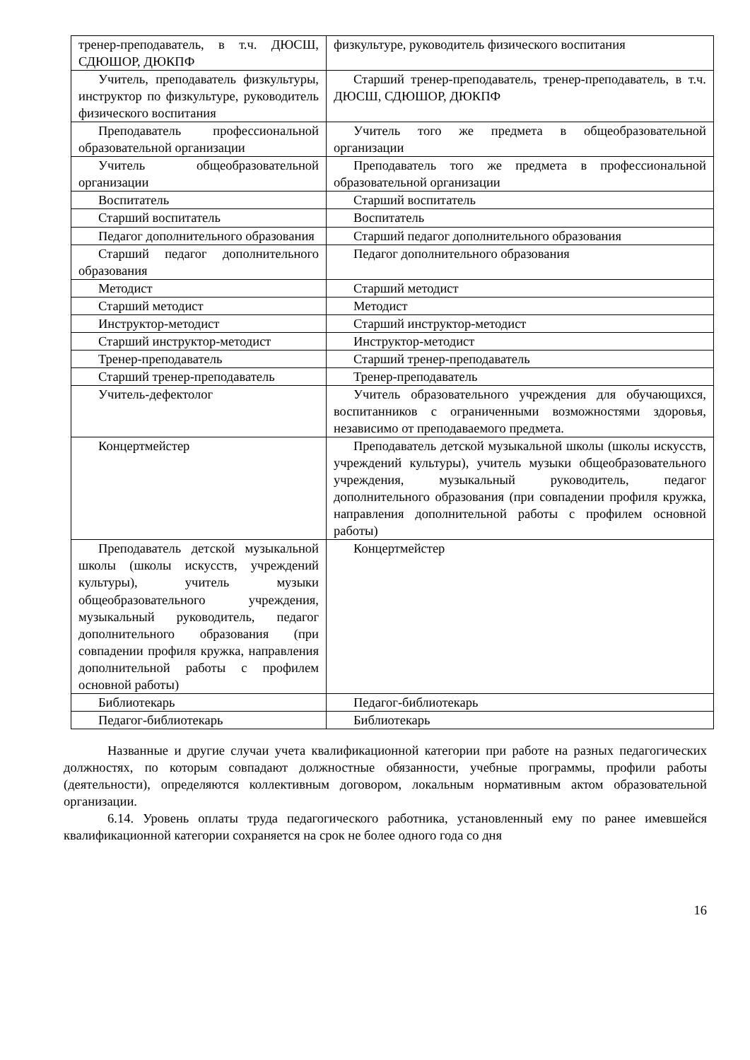| тренер-преподаватель, в т.ч. ДЮСШ, СДЮШОР, ДЮКПФ | физкультуре, руководитель физического воспитания |
| Учитель, преподаватель физкультуры, инструктор по физкультуре, руководитель физического воспитания | Старший тренер-преподаватель, тренер-преподаватель, в т.ч. ДЮСШ, СДЮШОР, ДЮКПФ |
| Преподаватель профессиональной образовательной организации | Учитель того же предмета в общеобразовательной организации |
| Учитель общеобразовательной организации | Преподаватель того же предмета в профессиональной образовательной организации |
| Воспитатель | Старший воспитатель |
| Старший воспитатель | Воспитатель |
| Педагог дополнительного образования | Старший педагог дополнительного образования |
| Старший педагог дополнительного образования | Педагог дополнительного образования |
| Методист | Старший методист |
| Старший методист | Методист |
| Инструктор-методист | Старший инструктор-методист |
| Старший инструктор-методист | Инструктор-методист |
| Тренер-преподаватель | Старший тренер-преподаватель |
| Старший тренер-преподаватель | Тренер-преподаватель |
| Учитель-дефектолог | Учитель образовательного учреждения для обучающихся, воспитанников с ограниченными возможностями здоровья, независимо от преподаваемого предмета. |
| Концертмейстер | Преподаватель детской музыкальной школы (школы искусств, учреждений культуры), учитель музыки общеобразовательного учреждения, музыкальный руководитель, педагог дополнительного образования (при совпадении профиля кружка, направления дополнительной работы с профилем основной работы) |
| Преподаватель детской музыкальной школы (школы искусств, учреждений культуры), учитель музыки общеобразовательного учреждения, музыкальный руководитель, педагог дополнительного образования (при совпадении профиля кружка, направления дополнительной работы с профилем основной работы) | Концертмейстер |
| Библиотекарь | Педагог-библиотекарь |
| Педагог-библиотекарь | Библиотекарь |
Названные и другие случаи учета квалификационной категории при работе на разных педагогических должностях, по которым совпадают должностные обязанности, учебные программы, профили работы (деятельности), определяются коллективным договором, локальным нормативным актом образовательной организации.
6.14. Уровень оплаты труда педагогического работника, установленный ему по ранее имевшейся квалификационной категории сохраняется на срок не более одного года со дня
16